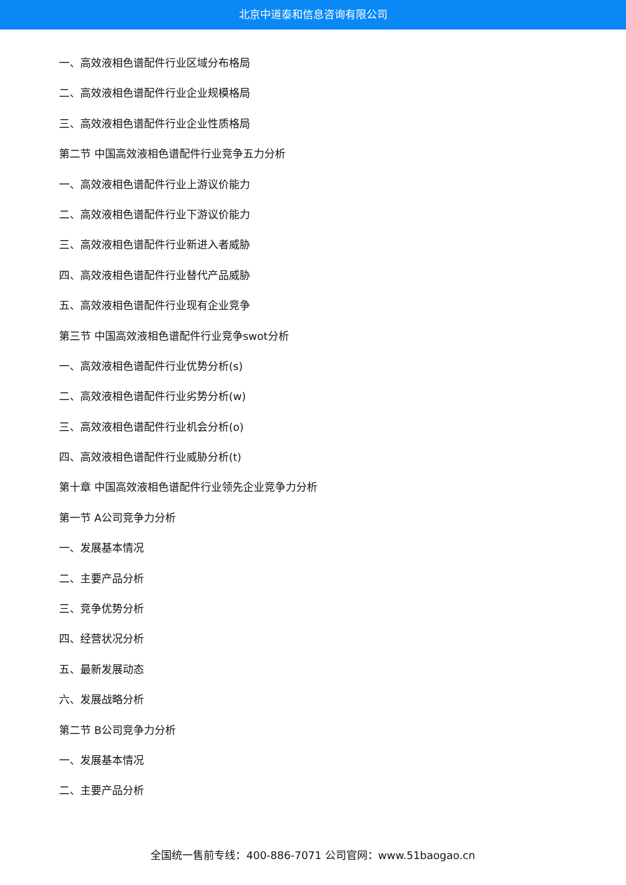北京中道泰和信息咨询有限公司
一、高效液相色谱配件行业区域分布格局
二、高效液相色谱配件行业企业规模格局
三、高效液相色谱配件行业企业性质格局
第二节 中国高效液相色谱配件行业竞争五力分析
一、高效液相色谱配件行业上游议价能力
二、高效液相色谱配件行业下游议价能力
三、高效液相色谱配件行业新进入者威胁
四、高效液相色谱配件行业替代产品威胁
五、高效液相色谱配件行业现有企业竞争
第三节 中国高效液相色谱配件行业竞争swot分析
一、高效液相色谱配件行业优势分析(s)
二、高效液相色谱配件行业劣势分析(w)
三、高效液相色谱配件行业机会分析(o)
四、高效液相色谱配件行业威胁分析(t)
第十章 中国高效液相色谱配件行业领先企业竞争力分析
第一节 A公司竞争力分析
一、发展基本情况
二、主要产品分析
三、竞争优势分析
四、经营状况分析
五、最新发展动态
六、发展战略分析
第二节 B公司竞争力分析
一、发展基本情况
二、主要产品分析
全国统一售前专线：400-886-7071 公司官网：www.51baogao.cn